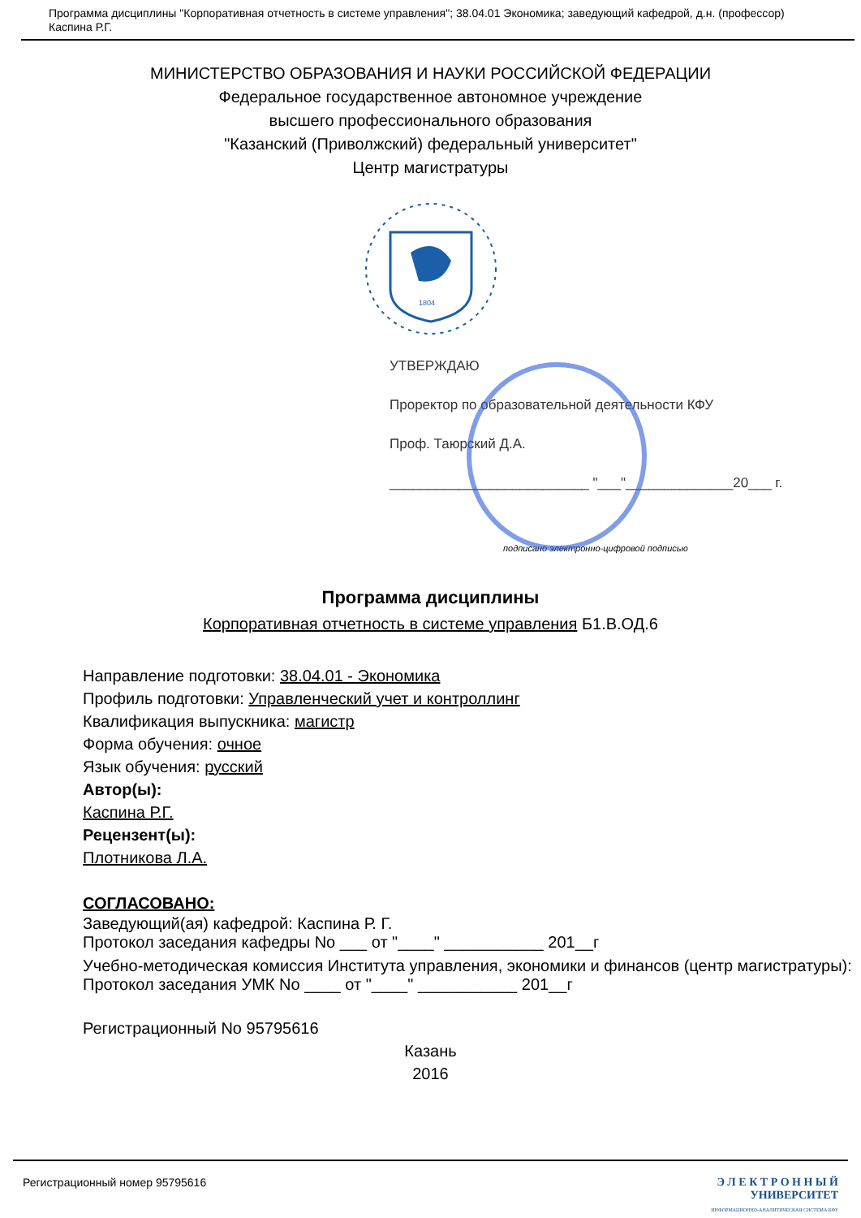Программа дисциплины "Корпоративная отчетность в системе управления"; 38.04.01 Экономика; заведующий кафедрой, д.н. (профессор) Каспина Р.Г.
МИНИСТЕРСТВО ОБРАЗОВАНИЯ И НАУКИ РОССИЙСКОЙ ФЕДЕРАЦИИ
Федеральное государственное автономное учреждение
высшего профессионального образования
"Казанский (Приволжский) федеральный университет"
Центр магистратуры
1804
УТВЕРЖДАЮ
Проректор по образовательной деятельности КФУ
Проф. Таюрский Д.А.
__________________________ "___"______________20___ г.
подписано электронно-цифровой подписью
Программа дисциплины
Корпоративная отчетность в системе управления Б1.В.ОД.6
Направление подготовки: 38.04.01 - Экономика
Профиль подготовки: Управленческий учет и контроллинг
Квалификация выпускника: магистр
Форма обучения: очное
Язык обучения: русский
Автор(ы):
Каспина Р.Г.
Рецензент(ы):
Плотникова Л.А.
СОГЛАСОВАНО:
Заведующий(ая) кафедрой: Каспина Р. Г.
Протокол заседания кафедры No ___ от "____" ___________ 201__г
Учебно-методическая комиссия Института управления, экономики и финансов (центр магистратуры):
Протокол заседания УМК No ____ от "____" ___________ 201__г
Регистрационный No 95795616
Казань
2016
Регистрационный номер 95795616 Э Л Е К Т Р О Н Н Ы Й
УНИВЕРСИТЕТ
ИНФОРМАЦИОННО-АНАЛИТИЧЕСКАЯ СИСТЕМА КФУ